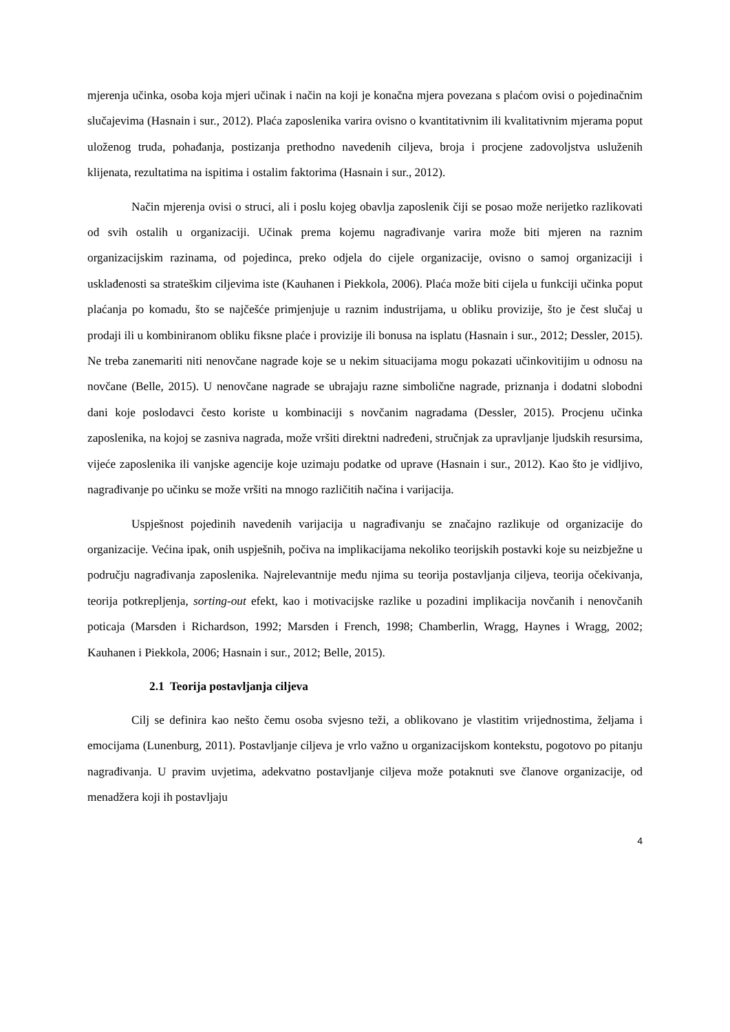mjerenja učinka, osoba koja mjeri učinak i način na koji je konačna mjera povezana s plaćom ovisi o pojedinačnim slučajevima (Hasnain i sur., 2012). Plaća zaposlenika varira ovisno o kvantitativnim ili kvalitativnim mjerama poput uloženog truda, pohađanja, postizanja prethodno navedenih ciljeva, broja i procjene zadovoljstva usluženih klijenata, rezultatima na ispitima i ostalim faktorima (Hasnain i sur., 2012).
Način mjerenja ovisi o struci, ali i poslu kojeg obavlja zaposlenik čiji se posao može nerijetko razlikovati od svih ostalih u organizaciji. Učinak prema kojemu nagrađivanje varira može biti mjeren na raznim organizacijskim razinama, od pojedinca, preko odjela do cijele organizacije, ovisno o samoj organizaciji i usklađenosti sa strateškim ciljevima iste (Kauhanen i Piekkola, 2006). Plaća može biti cijela u funkciji učinka poput plaćanja po komadu, što se najčešće primjenjuje u raznim industrijama, u obliku provizije, što je čest slučaj u prodaji ili u kombiniranom obliku fiksne plaće i provizije ili bonusa na isplatu (Hasnain i sur., 2012; Dessler, 2015). Ne treba zanemariti niti nenovčane nagrade koje se u nekim situacijama mogu pokazati učinkovitijim u odnosu na novčane (Belle, 2015). U nenovčane nagrade se ubrajaju razne simbolične nagrade, priznanja i dodatni slobodni dani koje poslodavci često koriste u kombinaciji s novčanim nagradama (Dessler, 2015). Procjenu učinka zaposlenika, na kojoj se zasniva nagrada, može vršiti direktni nadređeni, stručnjak za upravljanje ljudskih resursima, vijeće zaposlenika ili vanjske agencije koje uzimaju podatke od uprave (Hasnain i sur., 2012). Kao što je vidljivo, nagrađivanje po učinku se može vršiti na mnogo različitih načina i varijacija.
Uspješnost pojedinih navedenih varijacija u nagrađivanju se značajno razlikuje od organizacije do organizacije. Većina ipak, onih uspješnih, počiva na implikacijama nekoliko teorijskih postavki koje su neizbježne u području nagrađivanja zaposlenika. Najrelevantnije među njima su teorija postavljanja ciljeva, teorija očekivanja, teorija potkrepljenja, sorting-out efekt, kao i motivacijske razlike u pozadini implikacija novčanih i nenovčanih poticaja (Marsden i Richardson, 1992; Marsden i French, 1998; Chamberlin, Wragg, Haynes i Wragg, 2002; Kauhanen i Piekkola, 2006; Hasnain i sur., 2012; Belle, 2015).
2.1 Teorija postavljanja ciljeva
Cilj se definira kao nešto čemu osoba svjesno teži, a oblikovano je vlastitim vrijednostima, željama i emocijama (Lunenburg, 2011). Postavljanje ciljeva je vrlo važno u organizacijskom kontekstu, pogotovo po pitanju nagrađivanja. U pravim uvjetima, adekvatno postavljanje ciljeva može potaknuti sve članove organizacije, od menadžera koji ih postavljaju
4